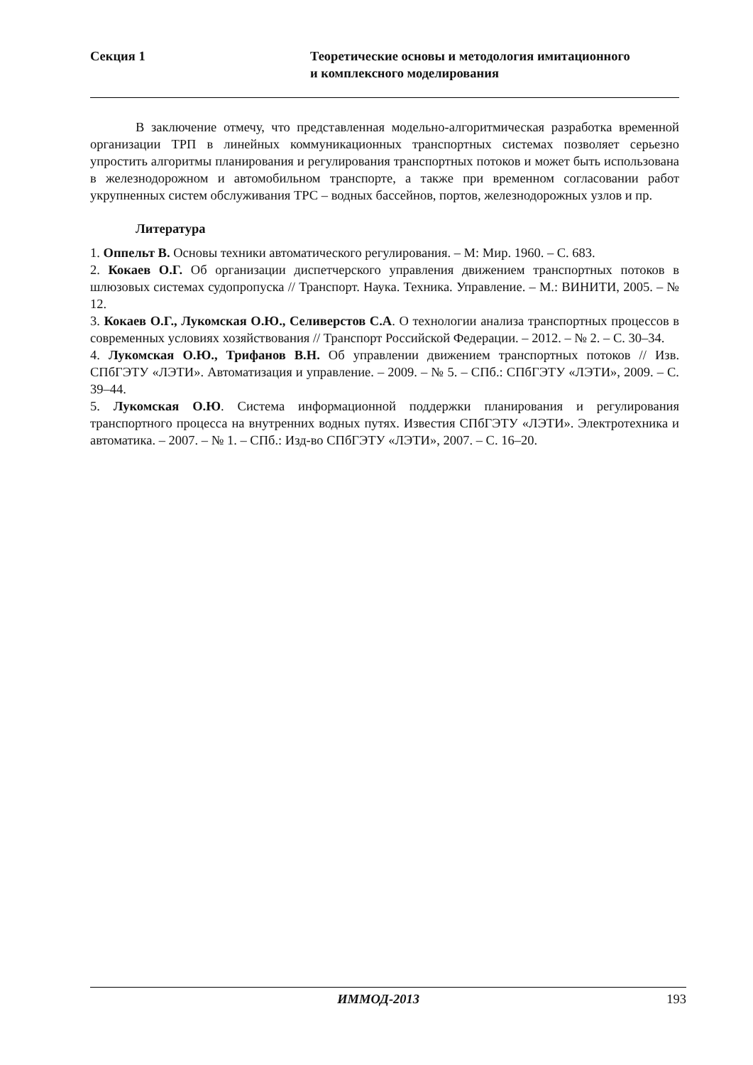Секция 1 Теоретические основы и методология имитационного
и комплексного моделирования
В заключение отмечу, что представленная модельно-алгоритмическая разработка временной организации ТРП в линейных коммуникационных транспортных системах позволяет серьезно упростить алгоритмы планирования и регулирования транспортных потоков и может быть использована в железнодорожном и автомобильном транспорте, а также при временном согласовании работ укрупненных систем обслуживания ТРС – водных бассейнов, портов, железнодорожных узлов и пр.
Литература
1. Оппельт В. Основы техники автоматического регулирования. – М: Мир. 1960. – С. 683.
2. Кокаев О.Г. Об организации диспетчерского управления движением транспортных потоков в шлюзовых системах судопропуска // Транспорт. Наука. Техника. Управление. – М.: ВИНИТИ, 2005. – № 12.
3. Кокаев О.Г., Лукомская О.Ю., Селиверстов С.А. О технологии анализа транспортных процессов в современных условиях хозяйствования // Транспорт Российской Федерации. – 2012. – № 2. – С. 30–34.
4. Лукомская О.Ю., Трифанов В.Н. Об управлении движением транспортных потоков // Изв. СПбГЭТУ «ЛЭТИ». Автоматизация и управление. – 2009. – № 5. – СПб.: СПбГЭТУ «ЛЭТИ», 2009. – С. 39–44.
5. Лукомская О.Ю. Система информационной поддержки планирования и регулирования транспортного процесса на внутренних водных путях. Известия СПбГЭТУ «ЛЭТИ». Электротехника и автоматика. – 2007. – № 1. – СПб.: Изд-во СПбГЭТУ «ЛЭТИ», 2007. – С. 16–20.
ИММОД-2013 193